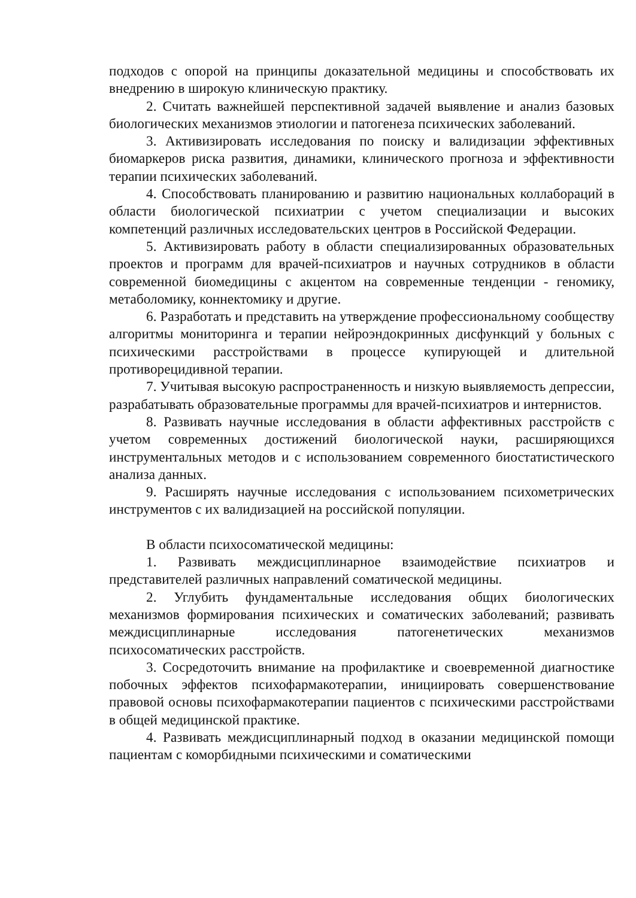подходов с опорой на принципы доказательной медицины и способствовать их внедрению в широкую клиническую практику.
2. Считать важнейшей перспективной задачей выявление и анализ базовых биологических механизмов этиологии и патогенеза психических заболеваний.
3. Активизировать исследования по поиску и валидизации эффективных биомаркеров риска развития, динамики, клинического прогноза и эффективности терапии психических заболеваний.
4. Способствовать планированию и развитию национальных коллабораций в области биологической психиатрии с учетом специализации и высоких компетенций различных исследовательских центров в Российской Федерации.
5. Активизировать работу в области специализированных образовательных проектов и программ для врачей-психиатров и научных сотрудников в области современной биомедицины с акцентом на современные тенденции - геномику, метаболомику, коннектомику и другие.
6. Разработать и представить на утверждение профессиональному сообществу алгоритмы мониторинга и терапии нейроэндокринных дисфункций у больных с психическими расстройствами в процессе купирующей и длительной противорецидивной терапии.
7. Учитывая высокую распространенность и низкую выявляемость депрессии, разрабатывать образовательные программы для врачей-психиатров и интернистов.
8. Развивать научные исследования в области аффективных расстройств с учетом современных достижений биологической науки, расширяющихся инструментальных методов и с использованием современного биостатистического анализа данных.
9. Расширять научные исследования с использованием психометрических инструментов с их валидизацией на российской популяции.
В области психосоматической медицины:
1. Развивать междисциплинарное взаимодействие психиатров и представителей различных направлений соматической медицины.
2. Углубить фундаментальные исследования общих биологических механизмов формирования психических и соматических заболеваний; развивать междисциплинарные исследования патогенетических механизмов психосоматических расстройств.
3. Сосредоточить внимание на профилактике и своевременной диагностике побочных эффектов психофармакотерапии, инициировать совершенствование правовой основы психофармакотерапии пациентов с психическими расстройствами в общей медицинской практике.
4. Развивать междисциплинарный подход в оказании медицинской помощи пациентам с коморбидными психическими и соматическими